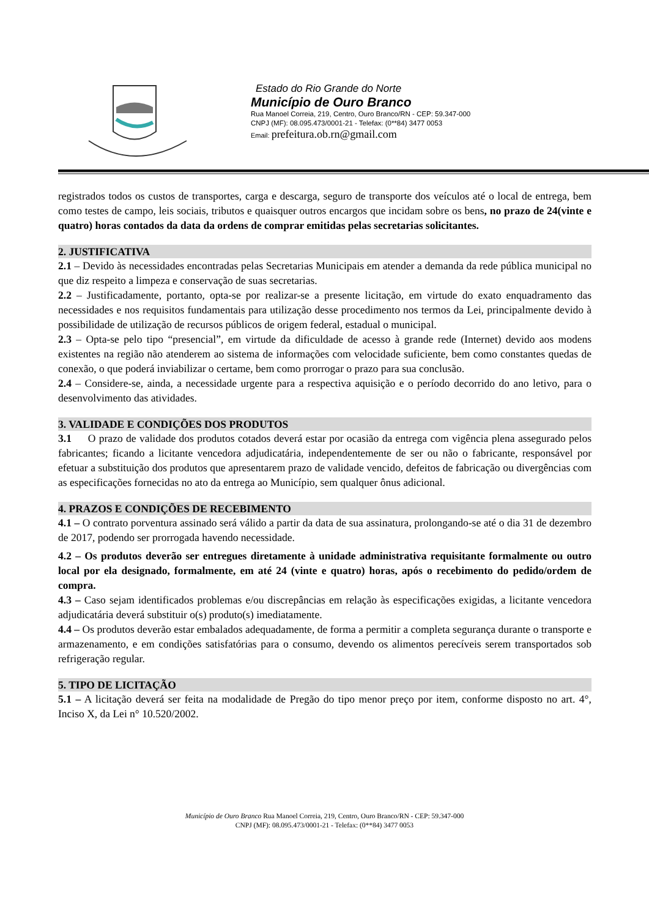Estado do Rio Grande do Norte
Município de Ouro Branco
Rua Manoel Correia, 219, Centro, Ouro Branco/RN - CEP: 59.347-000
CNPJ (MF): 08.095.473/0001-21 - Telefax: (0**84) 3477 0053
Email: prefeitura.ob.rn@gmail.com
registrados todos os custos de transportes, carga e descarga, seguro de transporte dos veículos até o local de entrega, bem como testes de campo, leis sociais, tributos e quaisquer outros encargos que incidam sobre os bens, no prazo de 24(vinte e quatro) horas contados da data da ordens de comprar emitidas pelas secretarias solicitantes.
2. JUSTIFICATIVA
2.1 – Devido às necessidades encontradas pelas Secretarias Municipais em atender a demanda da rede pública municipal no que diz respeito a limpeza e conservação de suas secretarias.
2.2 – Justificadamente, portanto, opta-se por realizar-se a presente licitação, em virtude do exato enquadramento das necessidades e nos requisitos fundamentais para utilização desse procedimento nos termos da Lei, principalmente devido à possibilidade de utilização de recursos públicos de origem federal, estadual o municipal.
2.3 – Opta-se pelo tipo “presencial”, em virtude da dificuldade de acesso à grande rede (Internet) devido aos modens existentes na região não atenderem ao sistema de informações com velocidade suficiente, bem como constantes quedas de conexão, o que poderá inviabilizar o certame, bem como prorrogar o prazo para sua conclusão.
2.4 – Considere-se, ainda, a necessidade urgente para a respectiva aquisição e o período decorrido do ano letivo, para o desenvolvimento das atividades.
3. VALIDADE E CONDIÇÕES DOS PRODUTOS
3.1 O prazo de validade dos produtos cotados deverá estar por ocasião da entrega com vigência plena assegurado pelos fabricantes; ficando a licitante vencedora adjudicatária, independentemente de ser ou não o fabricante, responsável por efetuar a substituição dos produtos que apresentarem prazo de validade vencido, defeitos de fabricação ou divergências com as especificações fornecidas no ato da entrega ao Município, sem qualquer ônus adicional.
4. PRAZOS E CONDIÇÕES DE RECEBIMENTO
4.1 – O contrato porventura assinado será válido a partir da data de sua assinatura, prolongando-se até o dia 31 de dezembro de 2017, podendo ser prorrogada havendo necessidade.
4.2 – Os produtos deverão ser entregues diretamente à unidade administrativa requisitante formalmente ou outro local por ela designado, formalmente, em até 24 (vinte e quatro) horas, após o recebimento do pedido/ordem de compra.
4.3 – Caso sejam identificados problemas e/ou discrepâncias em relação às especificações exigidas, a licitante vencedora adjudicatária deverá substituir o(s) produto(s) imediatamente.
4.4 – Os produtos deverão estar embalados adequadamente, de forma a permitir a completa segurança durante o transporte e armazenamento, e em condições satisfatórias para o consumo, devendo os alimentos perecíveis serem transportados sob refrigeração regular.
5. TIPO DE LICITAÇÃO
5.1 – A licitação deverá ser feita na modalidade de Pregão do tipo menor preço por item, conforme disposto no art. 4°, Inciso X, da Lei n° 10.520/2002.
Município de Ouro Branco Rua Manoel Correia, 219, Centro, Ouro Branco/RN - CEP: 59.347-000
CNPJ (MF): 08.095.473/0001-21 - Telefax: (0**84) 3477 0053